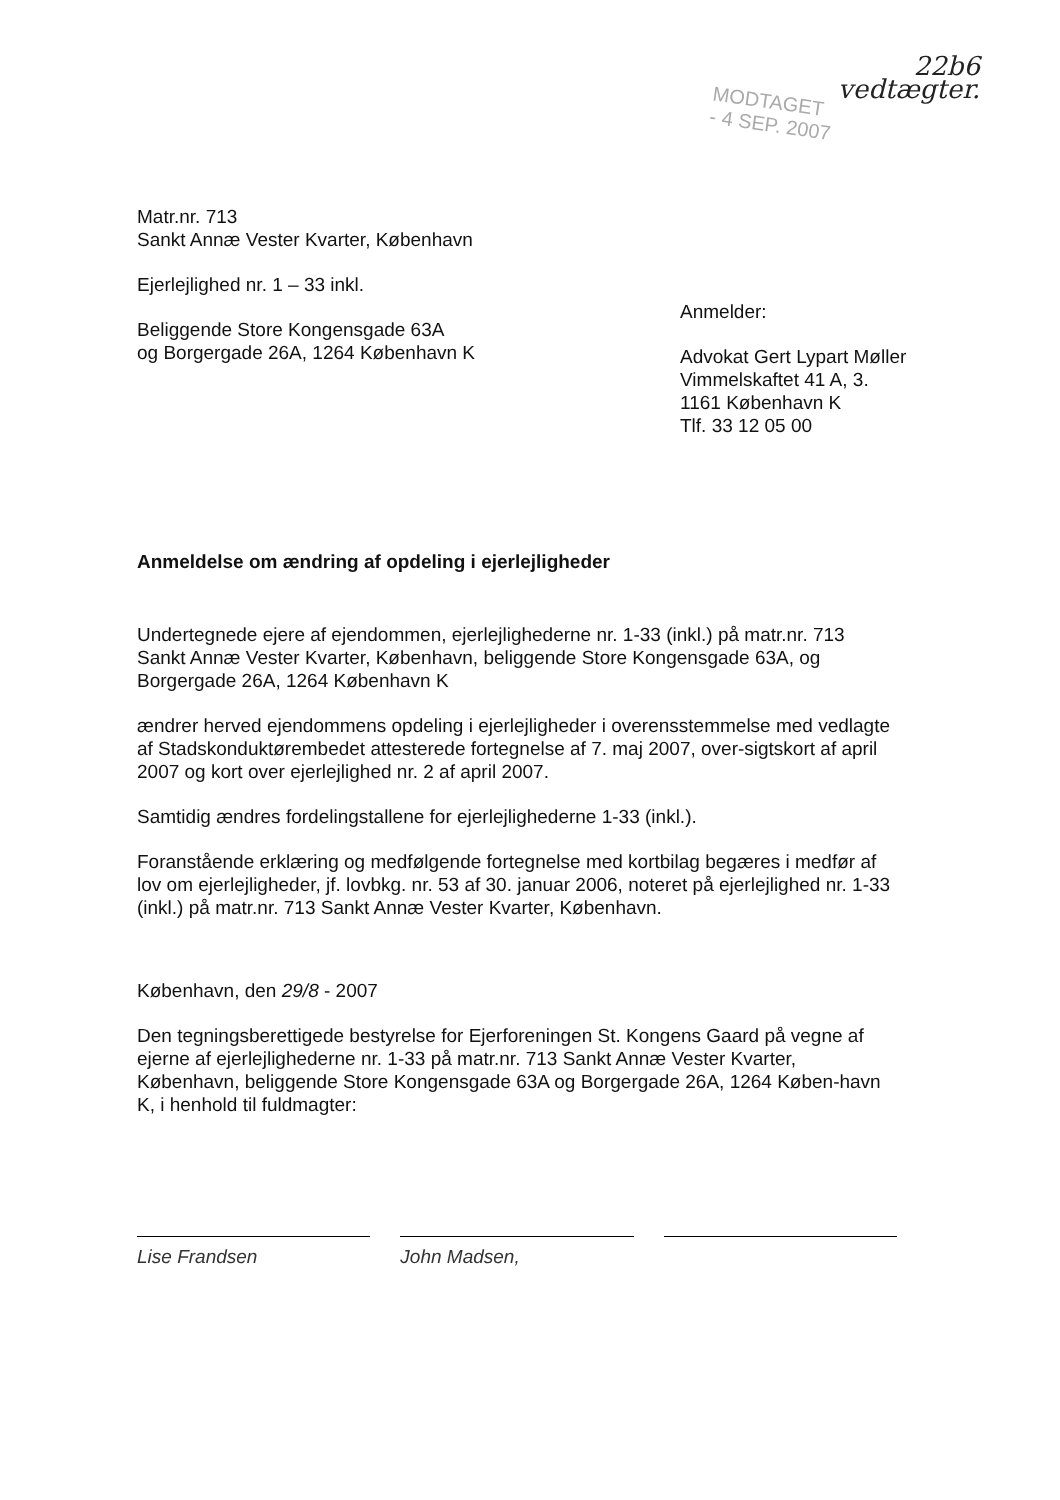22b6
vedtægter.
MODTAGET
- 4 SEP. 2007
Matr.nr. 713
Sankt Annæ Vester Kvarter, København
Ejerlejlighed nr. 1 – 33 inkl.
Beliggende Store Kongensgade 63A
og Borgergade 26A, 1264 København K
Anmelder:
Advokat Gert Lypart Møller
Vimmelskaftet 41 A, 3.
1161 København K
Tlf. 33 12 05 00
Anmeldelse om ændring af opdeling i ejerlejligheder
Undertegnede ejere af ejendommen, ejerlejlighederne nr. 1-33 (inkl.) på matr.nr. 713 Sankt Annæ Vester Kvarter, København, beliggende Store Kongensgade 63A, og Borgergade 26A, 1264 København K
ændrer herved ejendommens opdeling i ejerlejligheder i overensstemmelse med vedlagte af Stadskonduktørembedet attesterede fortegnelse af 7. maj 2007, over-sigtskort af april 2007 og kort over ejerlejlighed nr. 2 af april 2007.
Samtidig ændres fordelingstallene for ejerlejlighederne 1-33 (inkl.).
Foranstående erklæring og medfølgende fortegnelse med kortbilag begæres i medfør af lov om ejerlejligheder, jf. lovbkg. nr. 53 af 30. januar 2006, noteret på ejerlejlighed nr. 1-33 (inkl.) på matr.nr. 713 Sankt Annæ Vester Kvarter, København.
København, den 29/8 - 2007
Den tegningsberettigede bestyrelse for Ejerforeningen St. Kongens Gaard på vegne af ejerne af ejerlejlighederne nr. 1-33 på matr.nr. 713 Sankt Annæ Vester Kvarter, København, beliggende Store Kongensgade 63A og Borgergade 26A, 1264 Køben-havn K, i henhold til fuldmagter:
Lise Frandsen John Madsen,